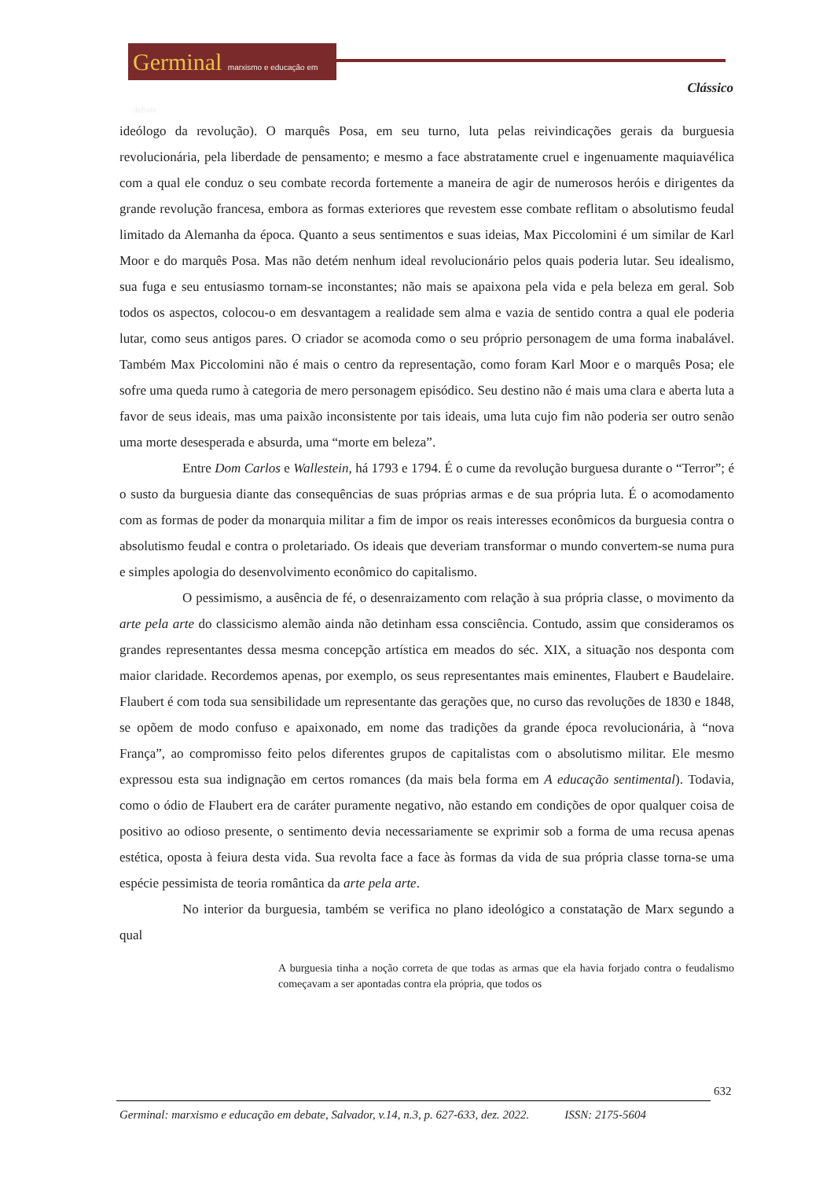Germinal marxismo e educação em debate
Clássico
ideólogo da revolução). O marquês Posa, em seu turno, luta pelas reivindicações gerais da burguesia revolucionária, pela liberdade de pensamento; e mesmo a face abstratamente cruel e ingenuamente maquiavélica com a qual ele conduz o seu combate recorda fortemente a maneira de agir de numerosos heróis e dirigentes da grande revolução francesa, embora as formas exteriores que revestem esse combate reflitam o absolutismo feudal limitado da Alemanha da época. Quanto a seus sentimentos e suas ideias, Max Piccolomini é um similar de Karl Moor e do marquês Posa. Mas não detém nenhum ideal revolucionário pelos quais poderia lutar. Seu idealismo, sua fuga e seu entusiasmo tornam-se inconstantes; não mais se apaixona pela vida e pela beleza em geral. Sob todos os aspectos, colocou-o em desvantagem a realidade sem alma e vazia de sentido contra a qual ele poderia lutar, como seus antigos pares. O criador se acomoda como o seu próprio personagem de uma forma inabalável. Também Max Piccolomini não é mais o centro da representação, como foram Karl Moor e o marquês Posa; ele sofre uma queda rumo à categoria de mero personagem episódico. Seu destino não é mais uma clara e aberta luta a favor de seus ideais, mas uma paixão inconsistente por tais ideais, uma luta cujo fim não poderia ser outro senão uma morte desesperada e absurda, uma “morte em beleza”.
Entre Dom Carlos e Wallestein, há 1793 e 1794. É o cume da revolução burguesa durante o “Terror”; é o susto da burguesia diante das consequências de suas próprias armas e de sua própria luta. É o acomodamento com as formas de poder da monarquia militar a fim de impor os reais interesses econômicos da burguesia contra o absolutismo feudal e contra o proletariado. Os ideais que deveriam transformar o mundo convertem-se numa pura e simples apologia do desenvolvimento econômico do capitalismo.
O pessimismo, a ausência de fé, o desenraizamento com relação à sua própria classe, o movimento da arte pela arte do classicismo alemão ainda não detinham essa consciência. Contudo, assim que consideramos os grandes representantes dessa mesma concepção artística em meados do séc. XIX, a situação nos desponta com maior claridade. Recordemos apenas, por exemplo, os seus representantes mais eminentes, Flaubert e Baudelaire. Flaubert é com toda sua sensibilidade um representante das gerações que, no curso das revoluções de 1830 e 1848, se opõem de modo confuso e apaixonado, em nome das tradições da grande época revolucionária, à “nova França”, ao compromisso feito pelos diferentes grupos de capitalistas com o absolutismo militar. Ele mesmo expressou esta sua indignação em certos romances (da mais bela forma em A educação sentimental). Todavia, como o ódio de Flaubert era de caráter puramente negativo, não estando em condições de opor qualquer coisa de positivo ao odioso presente, o sentimento devia necessariamente se exprimir sob a forma de uma recusa apenas estética, oposta à feiura desta vida. Sua revolta face a face às formas da vida de sua própria classe torna-se uma espécie pessimista de teoria romântica da arte pela arte.
No interior da burguesia, também se verifica no plano ideológico a constatação de Marx segundo a qual
A burguesia tinha a noção correta de que todas as armas que ela havia forjado contra o feudalismo começavam a ser apontadas contra ela própria, que todos os
632
Germinal: marxismo e educação em debate, Salvador, v.14, n.3, p. 627-633, dez. 2022. ISSN: 2175-5604